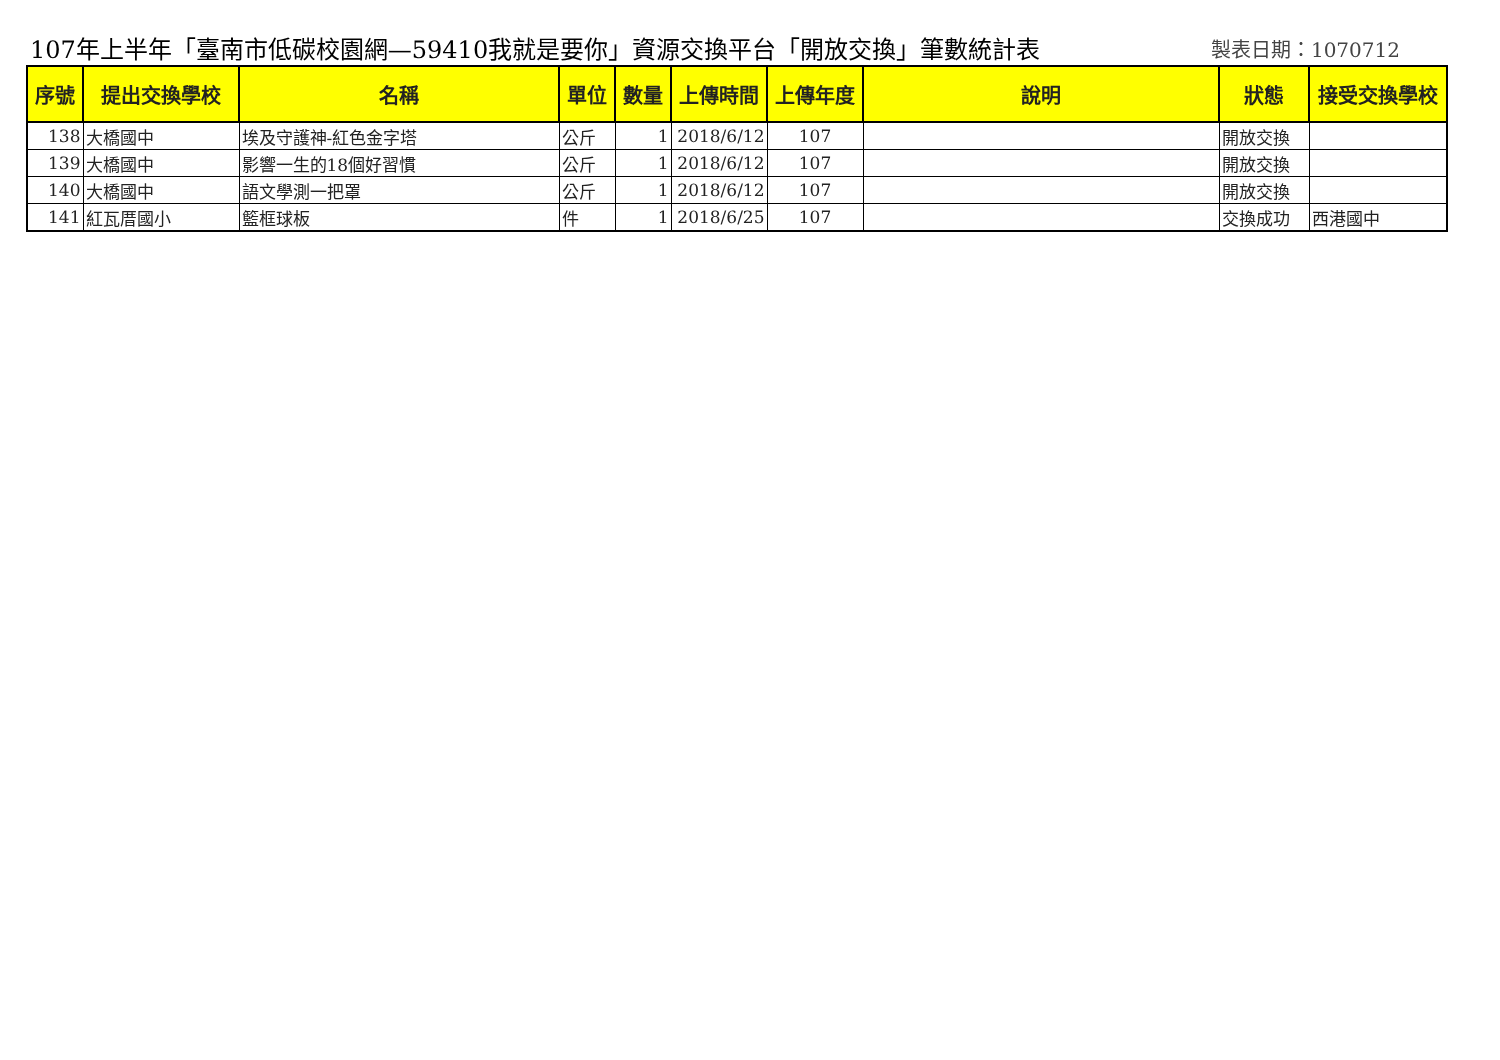107年上半年「臺南市低碳校園網—59410我就是要你」資源交換平台「開放交換」筆數統計表
製表日期：1070712
| 序號 | 提出交換學校 | 名稱 | 單位 | 數量 | 上傳時間 | 上傳年度 | 說明 | 狀態 | 接受交換學校 |
| --- | --- | --- | --- | --- | --- | --- | --- | --- | --- |
| 138 | 大橋國中 | 埃及守護神-紅色金字塔 | 公斤 | 1 | 2018/6/12 | 107 | | 開放交換 | |
| 139 | 大橋國中 | 影響一生的18個好習慣 | 公斤 | 1 | 2018/6/12 | 107 | | 開放交換 | |
| 140 | 大橋國中 | 語文學測一把罩 | 公斤 | 1 | 2018/6/12 | 107 | | 開放交換 | |
| 141 | 紅瓦厝國小 | 籃框球板 | 件 | 1 | 2018/6/25 | 107 | | 交換成功 | 西港國中 |